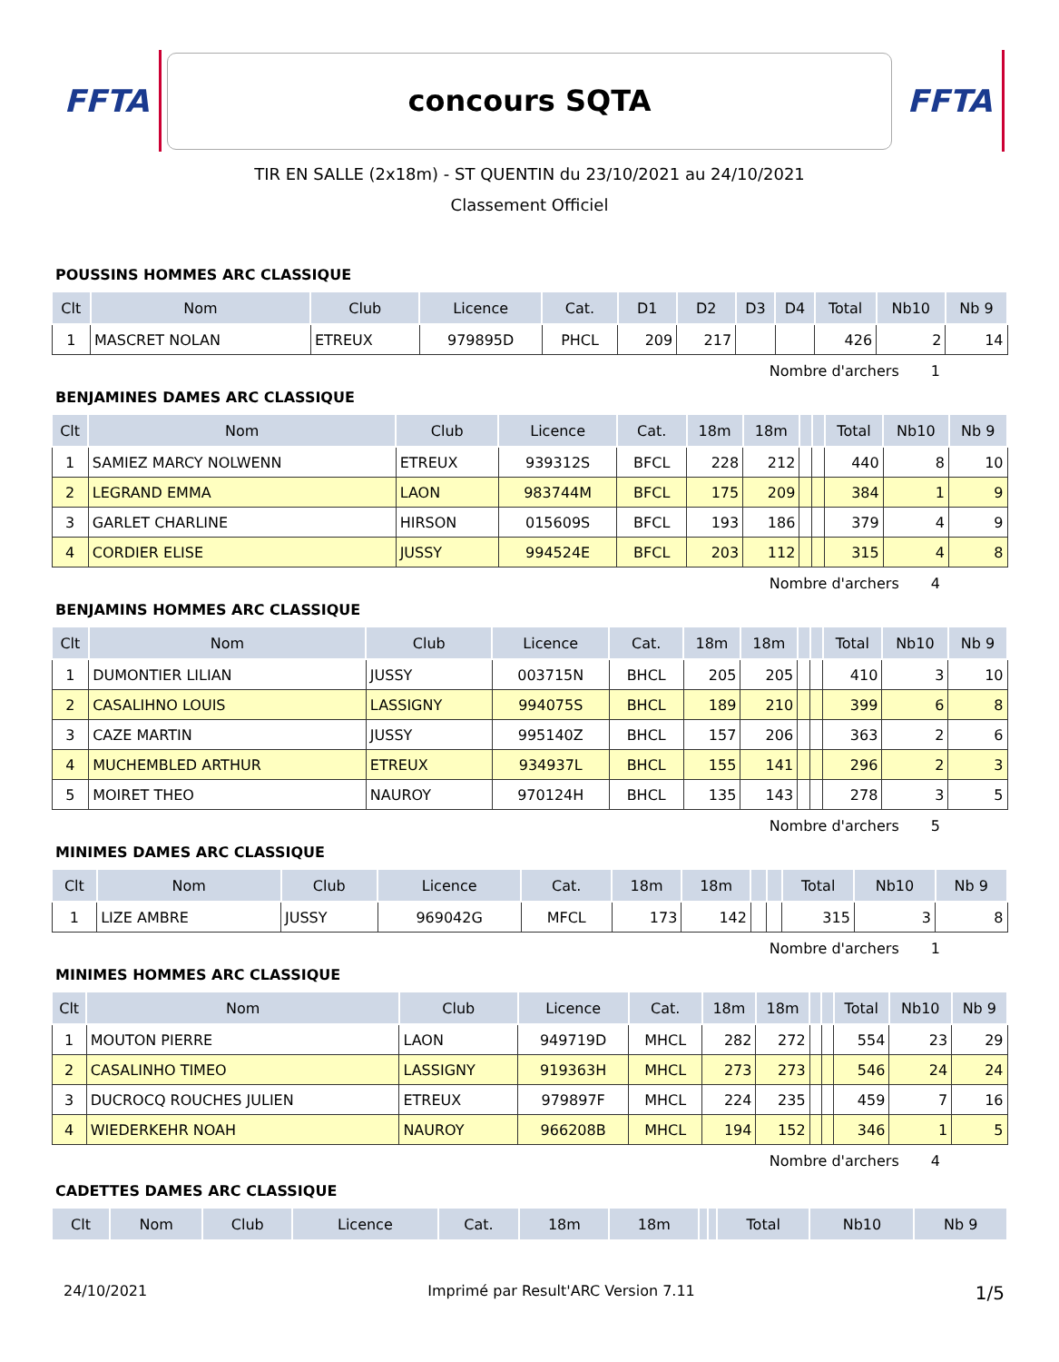FFTA
concours SQTA
FFTA
TIR EN SALLE (2x18m) - ST QUENTIN du 23/10/2021 au 24/10/2021
Classement Officiel
POUSSINS HOMMES ARC CLASSIQUE
| Clt | Nom | Club | Licence | Cat. | D1 | D2 | D3 | D4 | Total | Nb10 | Nb 9 |
| --- | --- | --- | --- | --- | --- | --- | --- | --- | --- | --- | --- |
| 1 | MASCRET NOLAN | ETREUX | 979895D | PHCL | 209 | 217 | | | 426 | 2 | 14 |
Nombre d'archers 1
BENJAMINES DAMES ARC CLASSIQUE
| Clt | Nom | Club | Licence | Cat. | 18m | 18m | | | Total | Nb10 | Nb 9 |
| --- | --- | --- | --- | --- | --- | --- | --- | --- | --- | --- | --- |
| 1 | SAMIEZ MARCY NOLWENN | ETREUX | 939312S | BFCL | 228 | 212 | | | 440 | 8 | 10 |
| 2 | LEGRAND EMMA | LAON | 983744M | BFCL | 175 | 209 | | | 384 | 1 | 9 |
| 3 | GARLET CHARLINE | HIRSON | 015609S | BFCL | 193 | 186 | | | 379 | 4 | 9 |
| 4 | CORDIER ELISE | JUSSY | 994524E | BFCL | 203 | 112 | | | 315 | 4 | 8 |
Nombre d'archers 4
BENJAMINS HOMMES ARC CLASSIQUE
| Clt | Nom | Club | Licence | Cat. | 18m | 18m | | | Total | Nb10 | Nb 9 |
| --- | --- | --- | --- | --- | --- | --- | --- | --- | --- | --- | --- |
| 1 | DUMONTIER LILIAN | JUSSY | 003715N | BHCL | 205 | 205 | | | 410 | 3 | 10 |
| 2 | CASALIHNO LOUIS | LASSIGNY | 994075S | BHCL | 189 | 210 | | | 399 | 6 | 8 |
| 3 | CAZE MARTIN | JUSSY | 995140Z | BHCL | 157 | 206 | | | 363 | 2 | 6 |
| 4 | MUCHEMBLED ARTHUR | ETREUX | 934937L | BHCL | 155 | 141 | | | 296 | 2 | 3 |
| 5 | MOIRET THEO | NAUROY | 970124H | BHCL | 135 | 143 | | | 278 | 3 | 5 |
Nombre d'archers 5
MINIMES DAMES ARC CLASSIQUE
| Clt | Nom | Club | Licence | Cat. | 18m | 18m | | | Total | Nb10 | Nb 9 |
| --- | --- | --- | --- | --- | --- | --- | --- | --- | --- | --- | --- |
| 1 | LIZE AMBRE | JUSSY | 969042G | MFCL | 173 | 142 | | | 315 | 3 | 8 |
Nombre d'archers 1
MINIMES HOMMES ARC CLASSIQUE
| Clt | Nom | Club | Licence | Cat. | 18m | 18m | | | Total | Nb10 | Nb 9 |
| --- | --- | --- | --- | --- | --- | --- | --- | --- | --- | --- | --- |
| 1 | MOUTON PIERRE | LAON | 949719D | MHCL | 282 | 272 | | | 554 | 23 | 29 |
| 2 | CASALINHO TIMEO | LASSIGNY | 919363H | MHCL | 273 | 273 | | | 546 | 24 | 24 |
| 3 | DUCROCQ ROUCHES JULIEN | ETREUX | 979897F | MHCL | 224 | 235 | | | 459 | 7 | 16 |
| 4 | WIEDERKEHR NOAH | NAUROY | 966208B | MHCL | 194 | 152 | | | 346 | 1 | 5 |
Nombre d'archers 4
CADETTES DAMES ARC CLASSIQUE
| Clt | Nom | Club | Licence | Cat. | 18m | 18m | | | Total | Nb10 | Nb 9 |
| --- | --- | --- | --- | --- | --- | --- | --- | --- | --- | --- | --- |
24/10/2021 Imprimé par Result'ARC Version 7.11 1/5